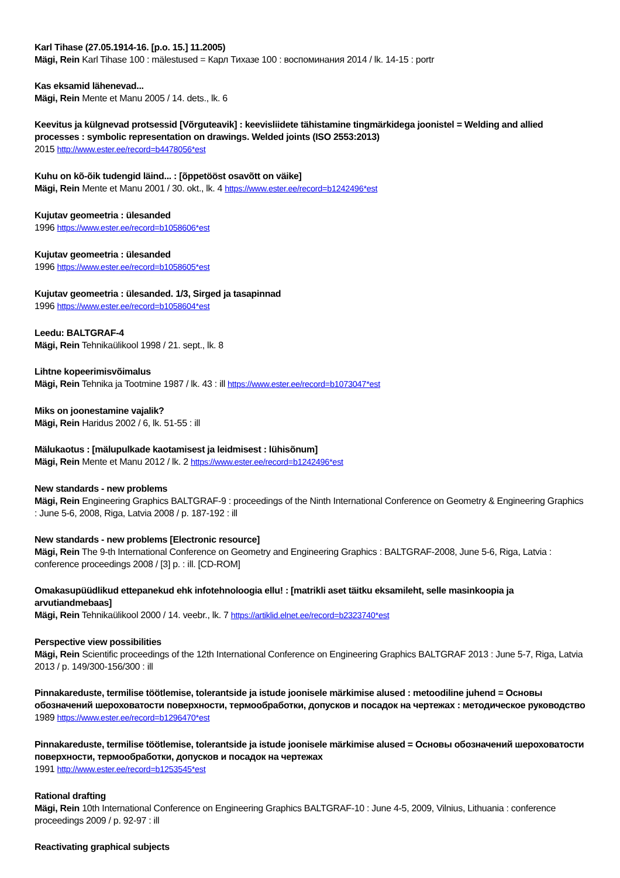Karl Tihase (27.05.1914-16. [p.o. 15.] 11.2005)
Mägi, Rein Karl Tihase 100 : mälestused = Карл Тихазе 100 : воспоминания 2014 / lk. 14-15 : portr
Kas eksamid lähenevad...
Mägi, Rein Mente et Manu 2005 / 14. dets., lk. 6
Keevitus ja külgnevad protsessid [Võrguteavik] : keevisliidete tähistamine tingmärkidega joonistel = Welding and allied processes : symbolic representation on drawings. Welded joints (ISO 2553:2013)
2015 http://www.ester.ee/record=b4478056*est
Kuhu on kõ-õik tudengid läind... : [õppetööst osavõtt on väike]
Mägi, Rein Mente et Manu 2001 / 30. okt., lk. 4 https://www.ester.ee/record=b1242496*est
Kujutav geomeetria : ülesanded
1996 https://www.ester.ee/record=b1058606*est
Kujutav geomeetria : ülesanded
1996 https://www.ester.ee/record=b1058605*est
Kujutav geomeetria : ülesanded. 1/3, Sirged ja tasapinnad
1996 https://www.ester.ee/record=b1058604*est
Leedu: BALTGRAF-4
Mägi, Rein Tehnikaülikool 1998 / 21. sept., lk. 8
Lihtne kopeerimisvõimalus
Mägi, Rein Tehnika ja Tootmine 1987 / lk. 43 : ill https://www.ester.ee/record=b1073047*est
Miks on joonestamine vajalik?
Mägi, Rein Haridus 2002 / 6, lk. 51-55 : ill
Mälukaotus : [mälupulkade kaotamisest ja leidmisest : lühisõnum]
Mägi, Rein Mente et Manu 2012 / lk. 2 https://www.ester.ee/record=b1242496*est
New standards - new problems
Mägi, Rein Engineering Graphics BALTGRAF-9 : proceedings of the Ninth International Conference on Geometry & Engineering Graphics : June 5-6, 2008, Riga, Latvia 2008 / p. 187-192 : ill
New standards - new problems [Electronic resource]
Mägi, Rein The 9-th International Conference on Geometry and Engineering Graphics : BALTGRAF-2008, June 5-6, Riga, Latvia : conference proceedings 2008 / [3] p. : ill. [CD-ROM]
Omakasupüüdlikud ettepanekud ehk infotehnoloogia ellu! : [matrikli aset täitku eksamileht, selle masinkoopia ja arvutiandmebaas]
Mägi, Rein Tehnikaülikool 2000 / 14. veebr., lk. 7 https://artiklid.elnet.ee/record=b2323740*est
Perspective view possibilities
Mägi, Rein Scientific proceedings of the 12th International Conference on Engineering Graphics BALTGRAF 2013 : June 5-7, Riga, Latvia 2013 / p. 149/300-156/300 : ill
Pinnakareduste, termilise töötlemise, tolerantside ja istude joonisele märkimise alused : metoodiline juhend = Основы обозначений шероховатости поверхности, термообработки, допусков и посадок на чертежах : методическое руководство
1989 https://www.ester.ee/record=b1296470*est
Pinnakareduste, termilise töötlemise, tolerantside ja istude joonisele märkimise alused = Основы обозначений шероховатости поверхности, термообработки, допусков и посадок на чертежах
1991 http://www.ester.ee/record=b1253545*est
Rational drafting
Mägi, Rein 10th International Conference on Engineering Graphics BALTGRAF-10 : June 4-5, 2009, Vilnius, Lithuania : conference proceedings 2009 / p. 92-97 : ill
Reactivating graphical subjects